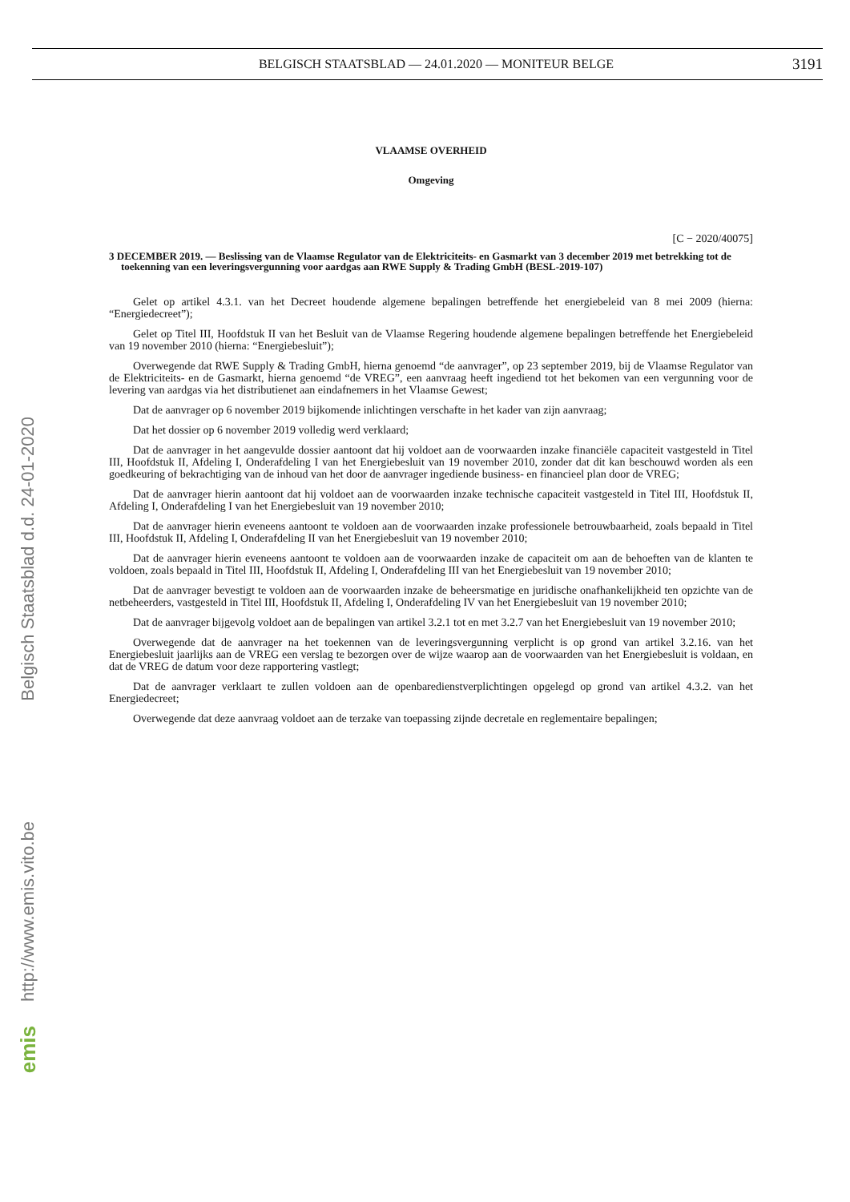BELGISCH STAATSBLAD — 24.01.2020 — MONITEUR BELGE 3191
VLAAMSE OVERHEID
Omgeving
[C − 2020/40075]
3 DECEMBER 2019. — Beslissing van de Vlaamse Regulator van de Elektriciteits- en Gasmarkt van 3 december 2019 met betrekking tot de toekenning van een leveringsvergunning voor aardgas aan RWE Supply & Trading GmbH (BESL-2019-107)
Gelet op artikel 4.3.1. van het Decreet houdende algemene bepalingen betreffende het energiebeleid van 8 mei 2009 (hierna: “Energiedecreet”);
Gelet op Titel III, Hoofdstuk II van het Besluit van de Vlaamse Regering houdende algemene bepalingen betreffende het Energiebeleid van 19 november 2010 (hierna: “Energiebesluit”);
Overwegende dat RWE Supply & Trading GmbH, hierna genoemd “de aanvrager”, op 23 september 2019, bij de Vlaamse Regulator van de Elektriciteits- en de Gasmarkt, hierna genoemd “de VREG”, een aanvraag heeft ingediend tot het bekomen van een vergunning voor de levering van aardgas via het distributienet aan eindafnemers in het Vlaamse Gewest;
Dat de aanvrager op 6 november 2019 bijkomende inlichtingen verschafte in het kader van zijn aanvraag;
Dat het dossier op 6 november 2019 volledig werd verklaard;
Dat de aanvrager in het aangevulde dossier aantoont dat hij voldoet aan de voorwaarden inzake financiële capaciteit vastgesteld in Titel III, Hoofdstuk II, Afdeling I, Onderafdeling I van het Energiebesluit van 19 november 2010, zonder dat dit kan beschouwd worden als een goedkeuring of bekrachtiging van de inhoud van het door de aanvrager ingediende business- en financieel plan door de VREG;
Dat de aanvrager hierin aantoont dat hij voldoet aan de voorwaarden inzake technische capaciteit vastgesteld in Titel III, Hoofdstuk II, Afdeling I, Onderafdeling I van het Energiebesluit van 19 november 2010;
Dat de aanvrager hierin eveneens aantoont te voldoen aan de voorwaarden inzake professionele betrouwbaarheid, zoals bepaald in Titel III, Hoofdstuk II, Afdeling I, Onderafdeling II van het Energiebesluit van 19 november 2010;
Dat de aanvrager hierin eveneens aantoont te voldoen aan de voorwaarden inzake de capaciteit om aan de behoeften van de klanten te voldoen, zoals bepaald in Titel III, Hoofdstuk II, Afdeling I, Onderafdeling III van het Energiebesluit van 19 november 2010;
Dat de aanvrager bevestigt te voldoen aan de voorwaarden inzake de beheersmatige en juridische onafhankelijkheid ten opzichte van de netbeheerders, vastgesteld in Titel III, Hoofdstuk II, Afdeling I, Onderafdeling IV van het Energiebesluit van 19 november 2010;
Dat de aanvrager bijgevolg voldoet aan de bepalingen van artikel 3.2.1 tot en met 3.2.7 van het Energiebesluit van 19 november 2010;
Overwegende dat de aanvrager na het toekennen van de leveringsvergunning verplicht is op grond van artikel 3.2.16. van het Energiebesluit jaarlijks aan de VREG een verslag te bezorgen over de wijze waarop aan de voorwaarden van het Energiebesluit is voldaan, en dat de VREG de datum voor deze rapportering vastlegt;
Dat de aanvrager verklaart te zullen voldoen aan de openbaredienstverplichtingen opgelegd op grond van artikel 4.3.2. van het Energiedecreet;
Overwegende dat deze aanvraag voldoet aan de terzake van toepassing zijnde decretale en reglementaire bepalingen;
Belgisch Staatsblad d.d. 24-01-2020
http://www.emis.vito.be
emis